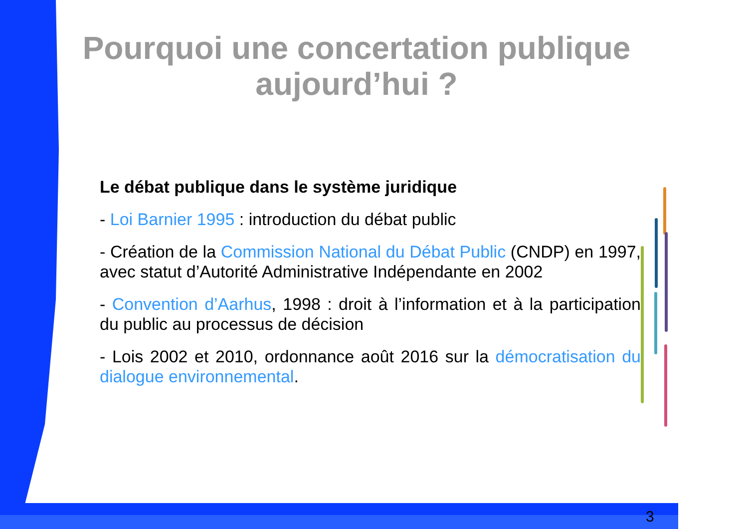Pourquoi une concertation publique aujourd’hui ?
Le débat publique dans le système juridique
- Loi Barnier 1995 : introduction du débat public
- Création de la Commission National du Débat Public (CNDP) en 1997, avec statut d’Autorité Administrative Indépendante en 2002
- Convention d’Aarhus, 1998 : droit à l’information et à la participation du public au processus de décision
- Lois 2002 et 2010, ordonnance août 2016 sur la démocratisation du dialogue environnemental.
3